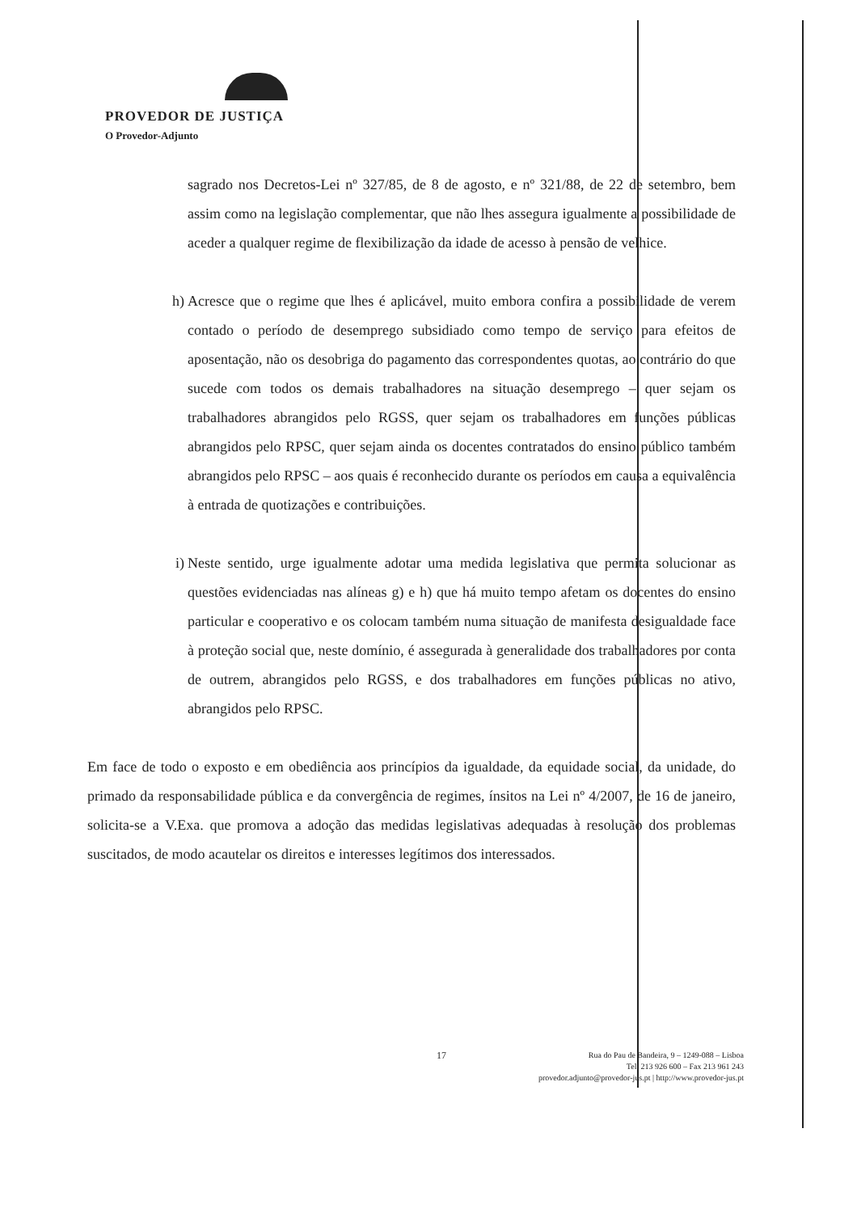PROVEDOR DE JUSTIÇA
O Provedor-Adjunto
sagrado nos Decretos-Lei nº 327/85, de 8 de agosto, e nº 321/88, de 22 de setembro, bem assim como na legislação complementar, que não lhes assegura igualmente a possibilidade de aceder a qualquer regime de flexibilização da idade de acesso à pensão de velhice.
h) Acresce que o regime que lhes é aplicável, muito embora confira a possibilidade de verem contado o período de desemprego subsidiado como tempo de serviço para efeitos de aposentação, não os desobriga do pagamento das correspondentes quotas, ao contrário do que sucede com todos os demais trabalhadores na situação desemprego – quer sejam os trabalhadores abrangidos pelo RGSS, quer sejam os trabalhadores em funções públicas abrangidos pelo RPSC, quer sejam ainda os docentes contratados do ensino público também abrangidos pelo RPSC – aos quais é reconhecido durante os períodos em causa a equivalência à entrada de quotizações e contribuições.
i) Neste sentido, urge igualmente adotar uma medida legislativa que permita solucionar as questões evidenciadas nas alíneas g) e h) que há muito tempo afetam os docentes do ensino particular e cooperativo e os colocam também numa situação de manifesta desigualdade face à proteção social que, neste domínio, é assegurada à generalidade dos trabalhadores por conta de outrem, abrangidos pelo RGSS, e dos trabalhadores em funções públicas no ativo, abrangidos pelo RPSC.
Em face de todo o exposto e em obediência aos princípios da igualdade, da equidade social, da unidade, do primado da responsabilidade pública e da convergência de regimes, ínsitos na Lei nº 4/2007, de 16 de janeiro, solicita-se a V.Exa. que promova a adoção das medidas legislativas adequadas à resolução dos problemas suscitados, de modo acautelar os direitos e interesses legítimos dos interessados.
17
Rua do Pau de Bandeira, 9 – 1249-088 – Lisboa
Tel. 213 926 600 – Fax 213 961 243
provedor.adjunto@provedor-jus.pt | http://www.provedor-jus.pt